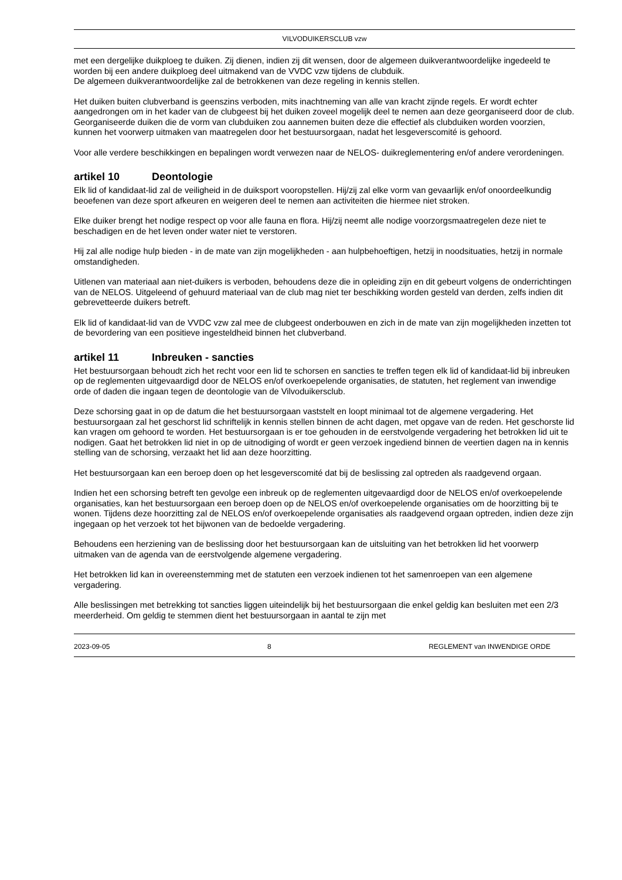VILVODUIKERSCLUB vzw
met een dergelijke duikploeg te duiken. Zij dienen, indien zij dit wensen, door de algemeen duikverantwoordelijke ingedeeld te worden bij een andere duikploeg deel uitmakend van de VVDC vzw tijdens de clubduik.
De algemeen duikverantwoordelijke zal de betrokkenen van deze regeling in kennis stellen.
Het duiken buiten clubverband is geenszins verboden, mits inachtneming van alle van kracht zijnde regels. Er wordt echter aangedrongen om in het kader van de clubgeest bij het duiken zoveel mogelijk deel te nemen aan deze georganiseerd door de club. Georganiseerde duiken die de vorm van clubduiken zou aannemen buiten deze die effectief als clubduiken worden voorzien, kunnen het voorwerp uitmaken van maatregelen door het bestuursorgaan, nadat het lesgeverscomité is gehoord.
Voor alle verdere beschikkingen en bepalingen wordt verwezen naar de NELOS- duikreglementering en/of andere verordeningen.
artikel 10 Deontologie
Elk lid of kandidaat-lid zal de veiligheid in de duiksport vooropstellen. Hij/zij zal elke vorm van gevaarlijk en/of onoordeelkundig beoefenen van deze sport afkeuren en weigeren deel te nemen aan activiteiten die hiermee niet stroken.
Elke duiker brengt het nodige respect op voor alle fauna en flora. Hij/zij neemt alle nodige voorzorgsmaatregelen deze niet te beschadigen en de het leven onder water niet te verstoren.
Hij zal alle nodige hulp bieden - in de mate van zijn mogelijkheden - aan hulpbehoeftigen, hetzij in noodsituaties, hetzij in normale omstandigheden.
Uitlenen van materiaal aan niet-duikers is verboden, behoudens deze die in opleiding zijn en dit gebeurt volgens de onderrichtingen van de NELOS. Uitgeleend of gehuurd materiaal van de club mag niet ter beschikking worden gesteld van derden, zelfs indien dit gebrevetteerde duikers betreft.
Elk lid of kandidaat-lid van de VVDC vzw zal mee de clubgeest onderbouwen en zich in de mate van zijn mogelijkheden inzetten tot de bevordering van een positieve ingesteldheid binnen het clubverband.
artikel 11 Inbreuken - sancties
Het bestuursorgaan behoudt zich het recht voor een lid te schorsen en sancties te treffen tegen elk lid of kandidaat-lid bij inbreuken op de reglementen uitgevaardigd door de NELOS en/of overkoepelende organisaties, de statuten, het reglement van inwendige orde of daden die ingaan tegen de deontologie van de Vilvoduikersclub.
Deze schorsing gaat in op de datum die het bestuursorgaan vaststelt en loopt minimaal tot de algemene vergadering. Het bestuursorgaan zal het geschorst lid schriftelijk in kennis stellen binnen de acht dagen, met opgave van de reden. Het geschorste lid kan vragen om gehoord te worden. Het bestuursorgaan is er toe gehouden in de eerstvolgende vergadering het betrokken lid uit te nodigen. Gaat het betrokken lid niet in op de uitnodiging of wordt er geen verzoek ingediend binnen de veertien dagen na in kennis stelling van de schorsing, verzaakt het lid aan deze hoorzitting.
Het bestuursorgaan kan een beroep doen op het lesgeverscomité dat bij de beslissing zal optreden als raadgevend orgaan.
Indien het een schorsing betreft ten gevolge een inbreuk op de reglementen uitgevaardigd door de NELOS en/of overkoepelende organisaties, kan het bestuursorgaan een beroep doen op de NELOS en/of overkoepelende organisaties om de hoorzitting bij te wonen. Tijdens deze hoorzitting zal de NELOS en/of overkoepelende organisaties als raadgevend orgaan optreden, indien deze zijn ingegaan op het verzoek tot het bijwonen van de bedoelde vergadering.
Behoudens een herziening van de beslissing door het bestuursorgaan kan de uitsluiting van het betrokken lid het voorwerp uitmaken van de agenda van de eerstvolgende algemene vergadering.
Het betrokken lid kan in overeenstemming met de statuten een verzoek indienen tot het samenroepen van een algemene vergadering.
Alle beslissingen met betrekking tot sancties liggen uiteindelijk bij het bestuursorgaan die enkel geldig kan besluiten met een 2/3 meerderheid. Om geldig te stemmen dient het bestuursorgaan in aantal te zijn met
2023-09-05 8 REGLEMENT van INWENDIGE ORDE